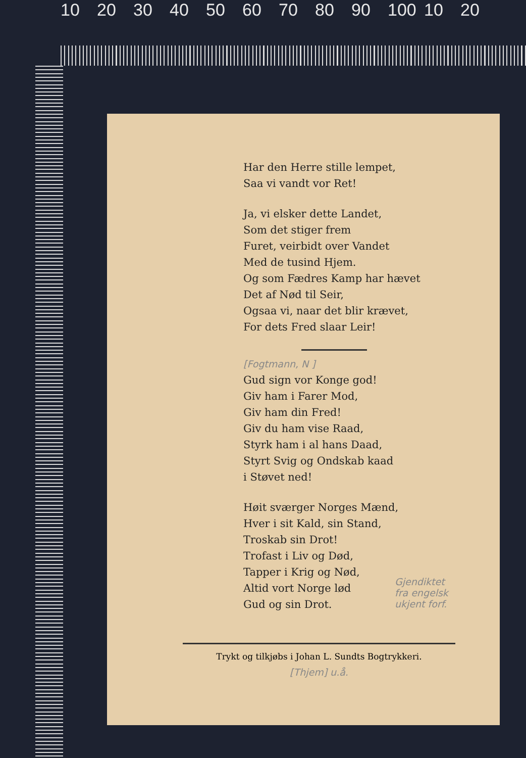10 20 30 40 50 60 70 80 90 100 10 20
Har den Herre stille lempet,
Saa vi vandt vor Ret!
Ja, vi elsker dette Landet,
Som det stiger frem
Furet, veirbidt over Vandet
Med de tusind Hjem.
Og som Fædres Kamp har hævet
Det af Nød til Seir,
Ogsaa vi, naar det blir krævet,
For dets Fred slaar Leir!
[Fogtmann, N ]
Gud sign vor Konge god!
Giv ham i Farer Mod,
Giv ham din Fred!
Giv du ham vise Raad,
Styrk ham i al hans Daad,
Styrt Svig og Ondskab kaad
i Støvet ned!
Høit sværger Norges Mænd,
Hver i sit Kald, sin Stand,
Troskab sin Drot!
Trofast i Liv og Død,
Tapper i Krig og Nød,
Altid vort Norge lød
Gud og sin Drot.
Gjendiktet
fra engelsk
ukjent forf.
Trykt og tilkjøbs i Johan L. Sundts Bogtrykkeri.
[Thjem] u.å.